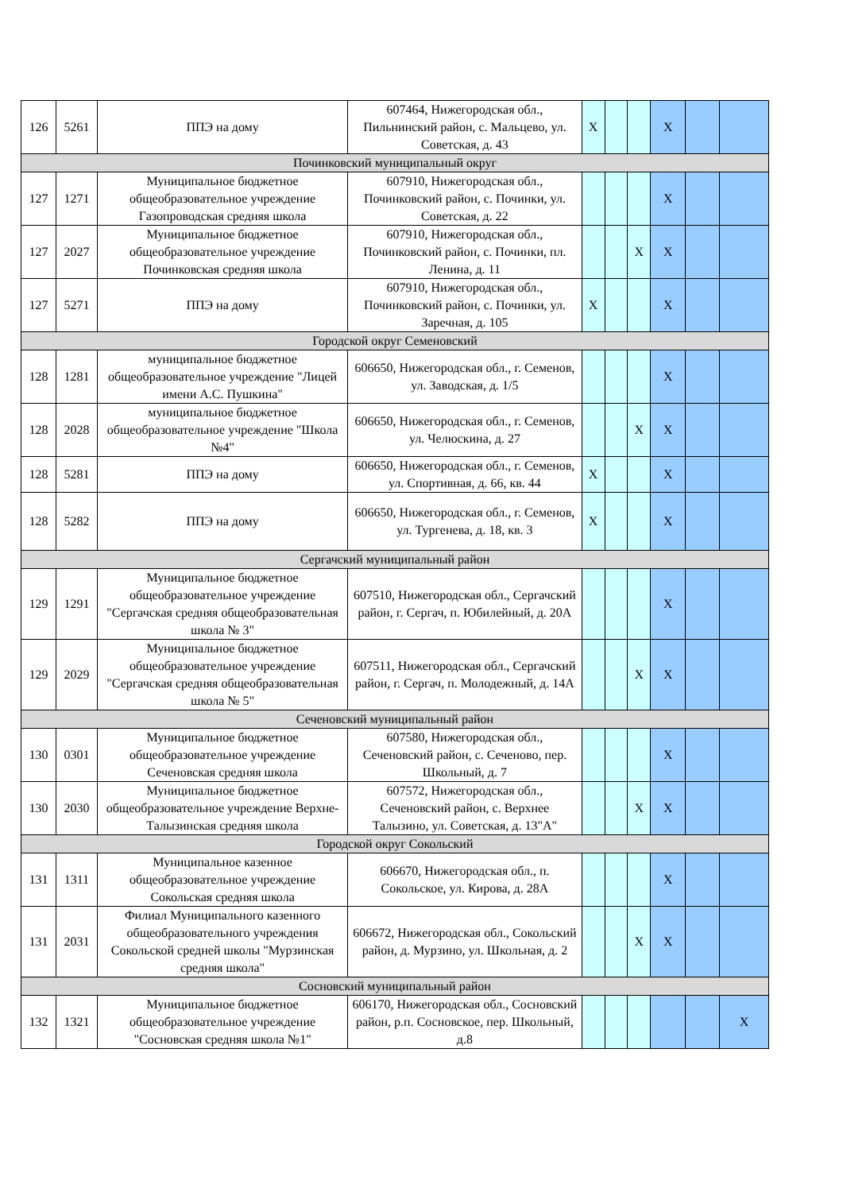| 126 | 5261 | ППЭ на дому | 607464, Нижегородская обл., Пильнинский район, с. Мальцево, ул. Советская, д. 43 | X | | | X | | |
| Починковский муниципальный округ | | | | | | | | | |
| 127 | 1271 | Муниципальное бюджетное общеобразовательное учреждение Газопроводская средняя школа | 607910, Нижегородская обл., Починковский район, с. Починки, ул. Советская, д. 22 | | | | X | | |
| 127 | 2027 | Муниципальное бюджетное общеобразовательное учреждение Починковская средняя школа | 607910, Нижегородская обл., Починковский район, с. Починки, пл. Ленина, д. 11 | | | X | X | | |
| 127 | 5271 | ППЭ на дому | 607910, Нижегородская обл., Починковский район, с. Починки, ул. Заречная, д. 105 | X | | | X | | |
| Городской округ Семеновский | | | | | | | | | |
| 128 | 1281 | муниципальное бюджетное общеобразовательное учреждение "Лицей имени А.С. Пушкина" | 606650, Нижегородская обл., г. Семенов, ул. Заводская, д. 1/5 | | | | X | | |
| 128 | 2028 | муниципальное бюджетное общеобразовательное учреждение "Школа №4" | 606650, Нижегородская обл., г. Семенов, ул. Челюскина, д. 27 | | | X | X | | |
| 128 | 5281 | ППЭ на дому | 606650, Нижегородская обл., г. Семенов, ул. Спортивная, д. 66, кв. 44 | X | | | X | | |
| 128 | 5282 | ППЭ на дому | 606650, Нижегородская обл., г. Семенов, ул. Тургенева, д. 18, кв. 3 | X | | | X | | |
| Сергачский муниципальный район | | | | | | | | | |
| 129 | 1291 | Муниципальное бюджетное общеобразовательное учреждение "Сергачская средняя общеобразовательная школа № 3" | 607510, Нижегородская обл., Сергачский район, г. Сергач, п. Юбилейный, д. 20А | | | | X | | |
| 129 | 2029 | Муниципальное бюджетное общеобразовательное учреждение "Сергачская средняя общеобразовательная школа № 5" | 607511, Нижегородская обл., Сергачский район, г. Сергач, п. Молодежный, д. 14А | | | X | X | | |
| Сеченовский муниципальный район | | | | | | | | | |
| 130 | 0301 | Муниципальное бюджетное общеобразовательное учреждение Сеченовская средняя школа | 607580, Нижегородская обл., Сеченовский район, с. Сеченово, пер. Школьный, д. 7 | | | | X | | |
| 130 | 2030 | Муниципальное бюджетное общеобразовательное учреждение Верхне-Талызинская средняя школа | 607572, Нижегородская обл., Сеченовский район, с. Верхнее Талызино, ул. Советская, д. 13"А" | | | X | X | | |
| Городской округ Сокольский | | | | | | | | | |
| 131 | 1311 | Муниципальное казенное общеобразовательное учреждение Сокольская средняя школа | 606670, Нижегородская обл., п. Сокольское, ул. Кирова, д. 28А | | | | X | | |
| 131 | 2031 | Филиал Муниципального казенного общеобразовательного учреждения Сокольской средней школы "Мурзинская средняя школа" | 606672, Нижегородская обл., Сокольский район, д. Мурзино, ул. Школьная, д. 2 | | | X | X | | |
| Сосновский муниципальный район | | | | | | | | | |
| 132 | 1321 | Муниципальное бюджетное общеобразовательное учреждение "Сосновская средняя школа №1" | 606170, Нижегородская обл., Сосновский район, р.п. Сосновское, пер. Школьный, д.8 | | | | | | X |